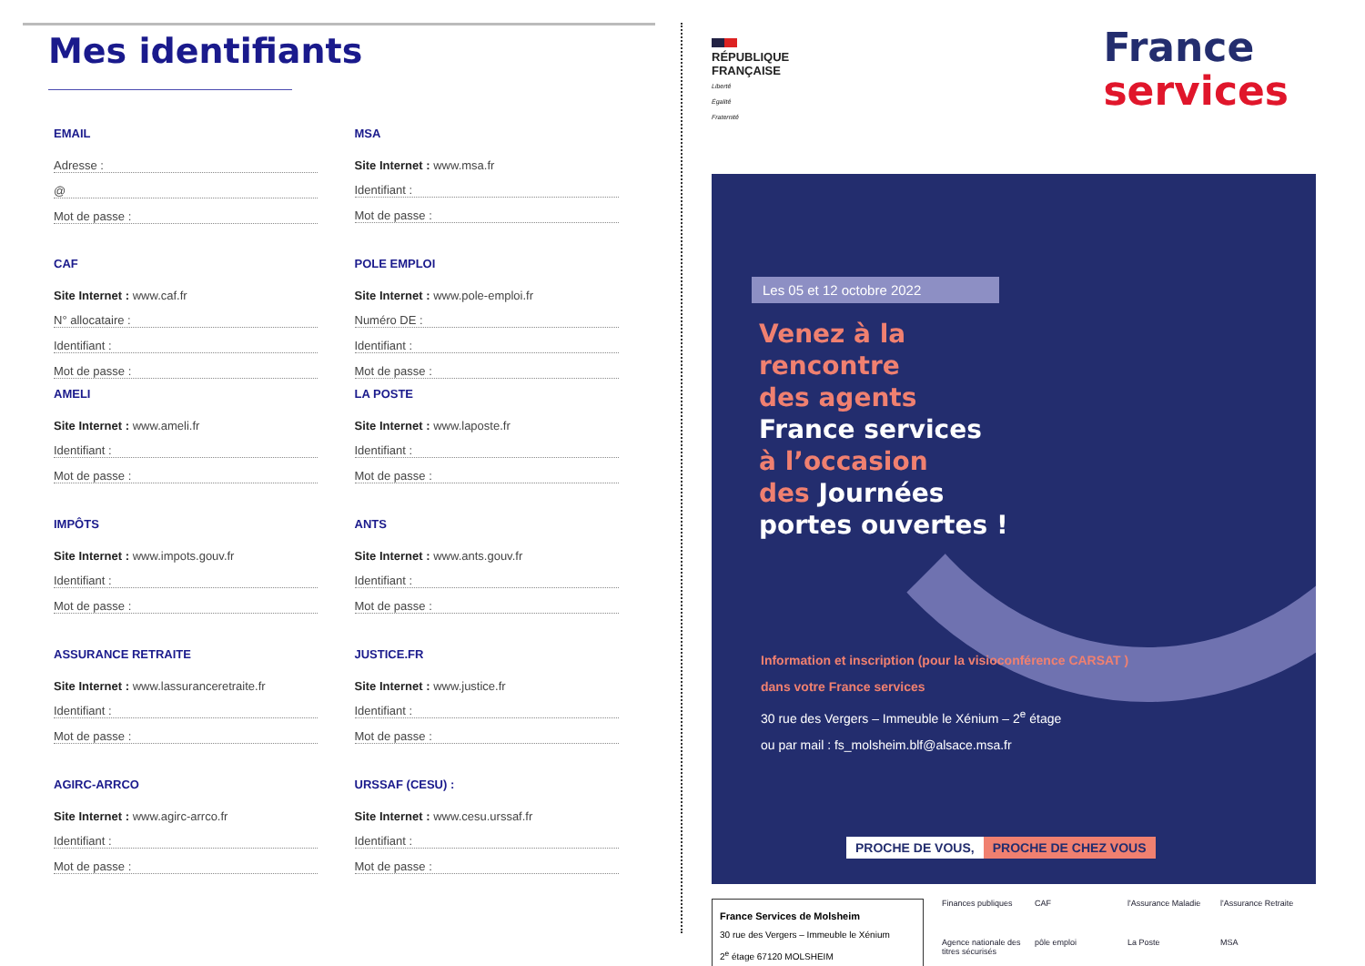Mes identifiants
EMAIL
Adresse :
@
Mot de passe :
CAF
Site Internet : www.caf.fr
N° allocataire :
Identifiant :
Mot de passe :
AMELI
Site Internet : www.ameli.fr
Identifiant :
Mot de passe :
IMPÔTS
Site Internet : www.impots.gouv.fr
Identifiant :
Mot de passe :
ASSURANCE RETRAITE
Site Internet : www.lassuranceretraite.fr
Identifiant :
Mot de passe :
AGIRC-ARRCO
Site Internet : www.agirc-arrco.fr
Identifiant :
Mot de passe :
MSA
Site Internet : www.msa.fr
Identifiant :
Mot de passe :
POLE EMPLOI
Site Internet : www.pole-emploi.fr
Numéro DE :
Identifiant :
Mot de passe :
LA POSTE
Site Internet : www.laposte.fr
Identifiant :
Mot de passe :
ANTS
Site Internet : www.ants.gouv.fr
Identifiant :
Mot de passe :
JUSTICE.FR
Site Internet : www.justice.fr
Identifiant :
Mot de passe :
URSSAF (CESU) :
Site Internet : www.cesu.urssaf.fr
Identifiant :
Mot de passe :
RÉPUBLIQUE
FRANÇAISE
Liberté
Égalité
Fraternité
France
services
Les 05 et 12 octobre 2022
Venez à la
rencontre
des agents
France services
à l’occasion
des Journées
portes ouvertes !
Information et inscription (pour la visioconférence CARSAT )
dans votre France services
30 rue des Vergers – Immeuble le Xénium – 2<sup>e</sup> étage
ou par mail : fs_molsheim.blf@alsace.msa.fr
PROCHE DE VOUS, PROCHE DE CHEZ VOUS
France Services de Molsheim
30 rue des Vergers – Immeuble le Xénium
2<sup>e</sup> étage 67120 MOLSHEIM
Finances publiques CAF l'Assurance Maladie l'Assurance Retraite Agence nationale des titres sécurisés pôle emploi La Poste MSA